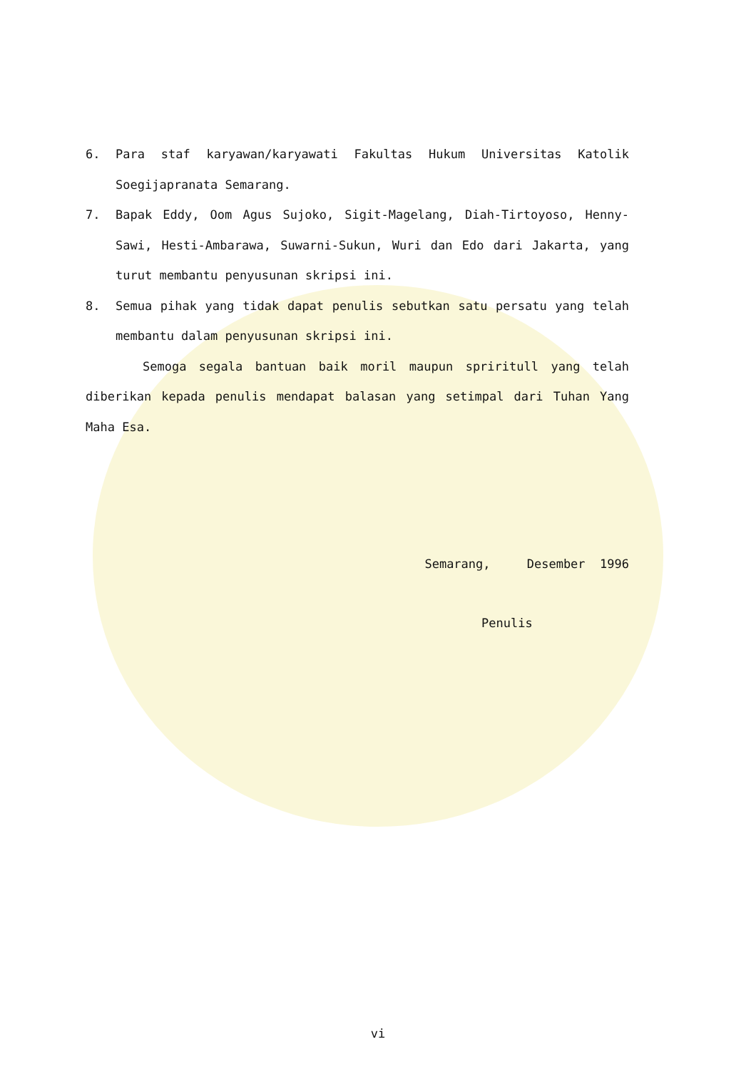6. Para staf karyawan/karyawati Fakultas Hukum Universitas Katolik Soegijapranata Semarang.
7. Bapak Eddy, Oom Agus Sujoko, Sigit-Magelang, Diah-Tirtoyoso, Henny-Sawi, Hesti-Ambarawa, Suwarni-Sukun, Wuri dan Edo dari Jakarta, yang turut membantu penyusunan skripsi ini.
8. Semua pihak yang tidak dapat penulis sebutkan satu persatu yang telah membantu dalam penyusunan skripsi ini.
Semoga segala bantuan baik moril maupun spriritull yang telah diberikan kepada penulis mendapat balasan yang setimpal dari Tuhan Yang Maha Esa.
Semarang, Desember 1996
Penulis
vi